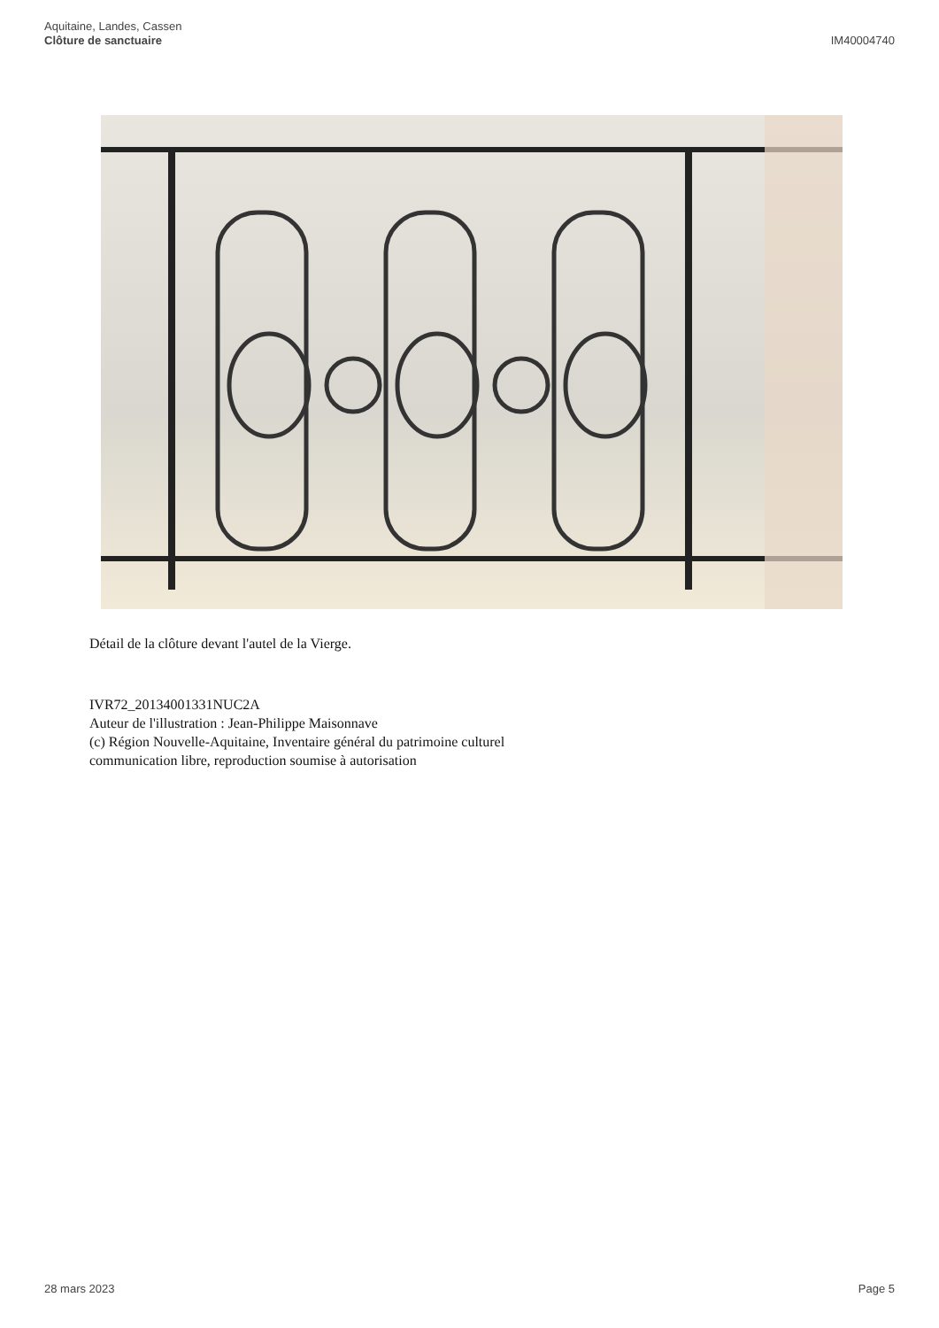Aquitaine, Landes, Cassen
Clôture de sanctuaire
IM40004740
Détail de la clôture devant l'autel de la Vierge.
IVR72_20134001331NUC2A
Auteur de l'illustration : Jean-Philippe Maisonnave
(c) Région Nouvelle-Aquitaine, Inventaire général du patrimoine culturel
communication libre, reproduction soumise à autorisation
28 mars 2023 Page 5